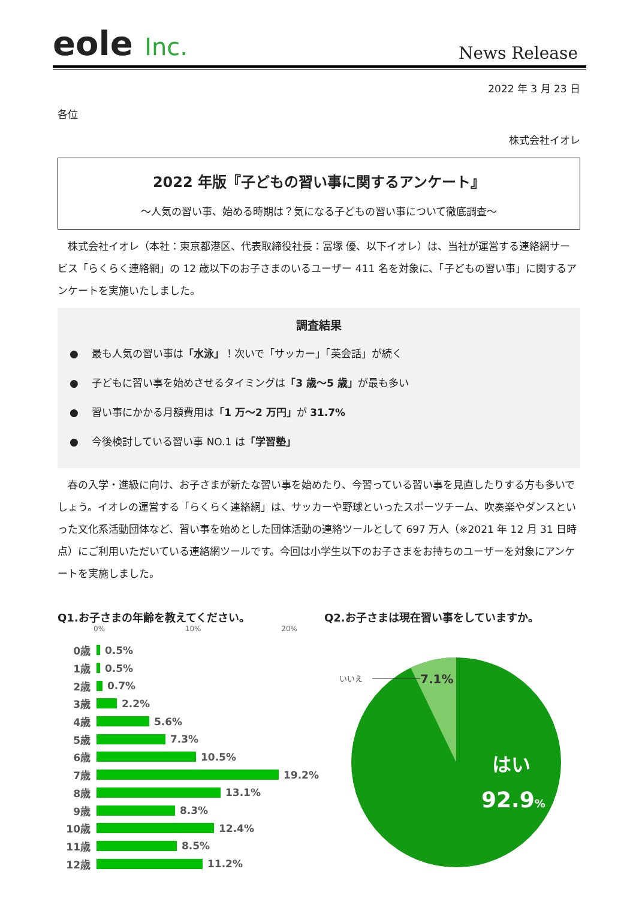eole Inc.
News Release
2022 年 3 月 23 日
各位
株式会社イオレ
2022 年版『子どもの習い事に関するアンケート』
～人気の習い事、始める時期は？気になる子どもの習い事について徹底調査～
株式会社イオレ（本社：東京都港区、代表取締役社長：冨塚 優、以下イオレ）は、当社が運営する連絡網サービス「らくらく連絡網」の 12 歳以下のお子さまのいるユーザー 411 名を対象に、「子どもの習い事」に関するアンケートを実施いたしました。
調査結果
●　 最も人気の習い事は「水泳」！次いで「サッカー」「英会話」が続く
●　 子どもに習い事を始めさせるタイミングは「3 歳～5 歳」が最も多い
●　 習い事にかかる月額費用は「1 万～2 万円」が 31.7%
●　 今後検討している習い事 NO.1 は「学習塾」
春の入学・進級に向け、お子さまが新たな習い事を始めたり、今習っている習い事を見直したりする方も多いでしょう。イオレの運営する「らくらく連絡網」は、サッカーや野球といったスポーツチーム、吹奏楽やダンスといった文化系活動団体など、習い事を始めとした団体活動の連絡ツールとして 697 万人（※2021 年 12 月 31 日時点）にご利用いただいている連絡網ツールです。今回は小学生以下のお子さまをお持ちのユーザーを対象にアンケートを実施しました。
Q1.お子さまの年齢を教えてください。
0% 10% 20%
0歳 0.5%
1歳 0.5%
2歳 0.7%
3歳 2.2%
4歳 5.6%
5歳 7.3%
6歳 10.5%
7歳 19.2%
8歳 13.1%
9歳 8.3%
10歳 12.4%
11歳 8.5%
12歳 11.2%
Q2.お子さまは現在習い事をしていますか。
いいえ
7.1%
はい
92.9%